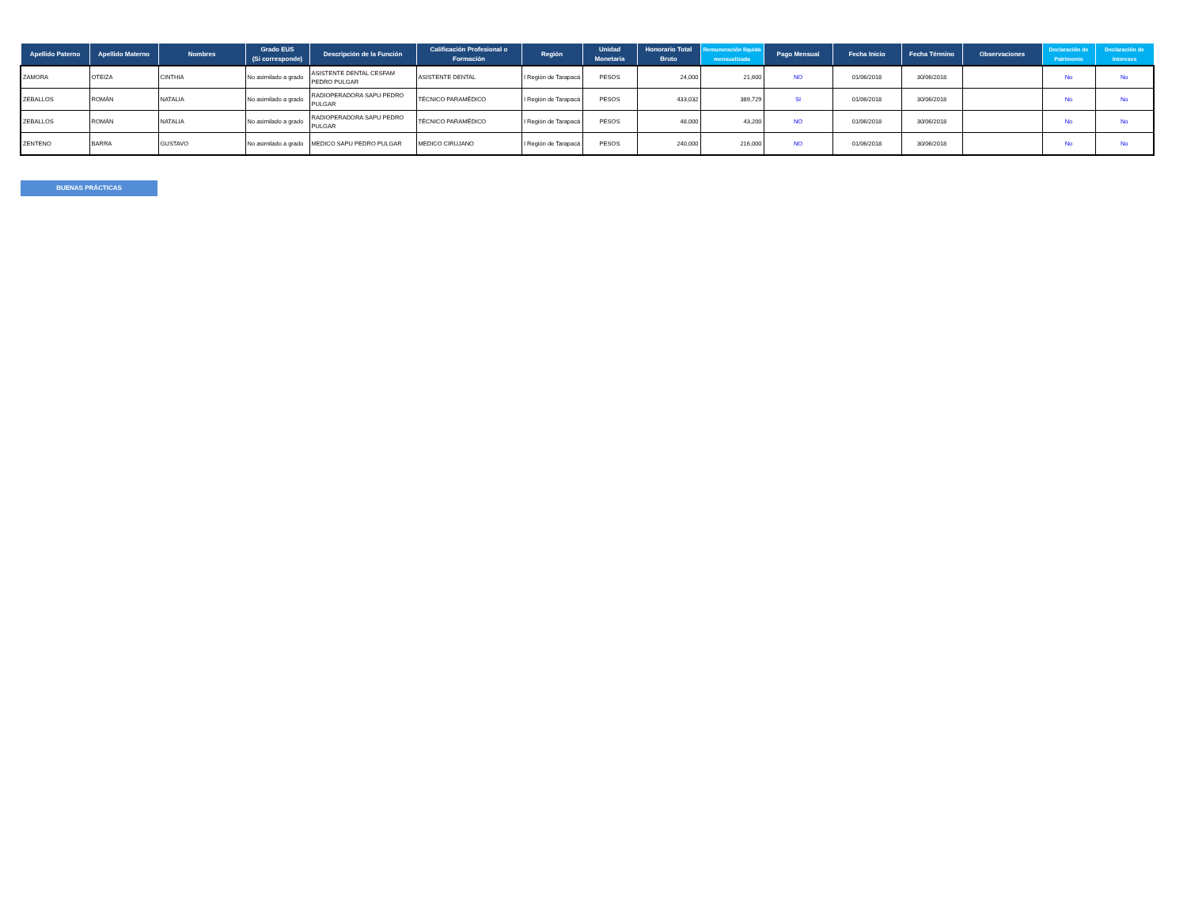| Apellido Paterno | Apellido Materno | Nombres | Grado EUS (Si corresponde) | Descripción de la Función | Calificación Profesional o Formación | Región | Unidad Monetaria | Honorario Total Bruto | Remuneración líquida mensualizada | Pago Mensual | Fecha Inicio | Fecha Término | Observaciones | Declaración de Patrimonio | Declaración de Intereses |
| --- | --- | --- | --- | --- | --- | --- | --- | --- | --- | --- | --- | --- | --- | --- | --- |
| ZAMORA | OTEIZA | CINTHIA | No asimilado a grado | ASISTENTE DENTAL CESFAM PEDRO PULGAR | ASISTENTE DENTAL | I Región de Tarapacá | PESOS | 24,000 | 21,600 | NO | 01/06/2018 | 30/06/2018 | | No | No |
| ZEBALLOS | ROMÁN | NATALIA | No asimilado a grado | RADIOPERADORA SAPU PEDRO PULGAR | TÉCNICO PARAMÉDICO | I Región de Tarapacá | PESOS | 433,032 | 389,729 | SI | 01/06/2018 | 30/06/2018 | | No | No |
| ZEBALLOS | ROMÁN | NATALIA | No asimilado a grado | RADIOPERADORA SAPU PEDRO PULGAR | TÉCNICO PARAMÉDICO | I Región de Tarapacá | PESOS | 48,000 | 43,200 | NO | 01/06/2018 | 30/06/2018 | | No | No |
| ZENTENO | BARRA | GUSTAVO | No asimilado a grado | MEDICO SAPU PEDRO PULGAR | MEDICO CIRUJANO | I Región de Tarapacá | PESOS | 240,000 | 216,000 | NO | 01/06/2018 | 30/06/2018 | | No | No |
BUENAS PRÁCTICAS